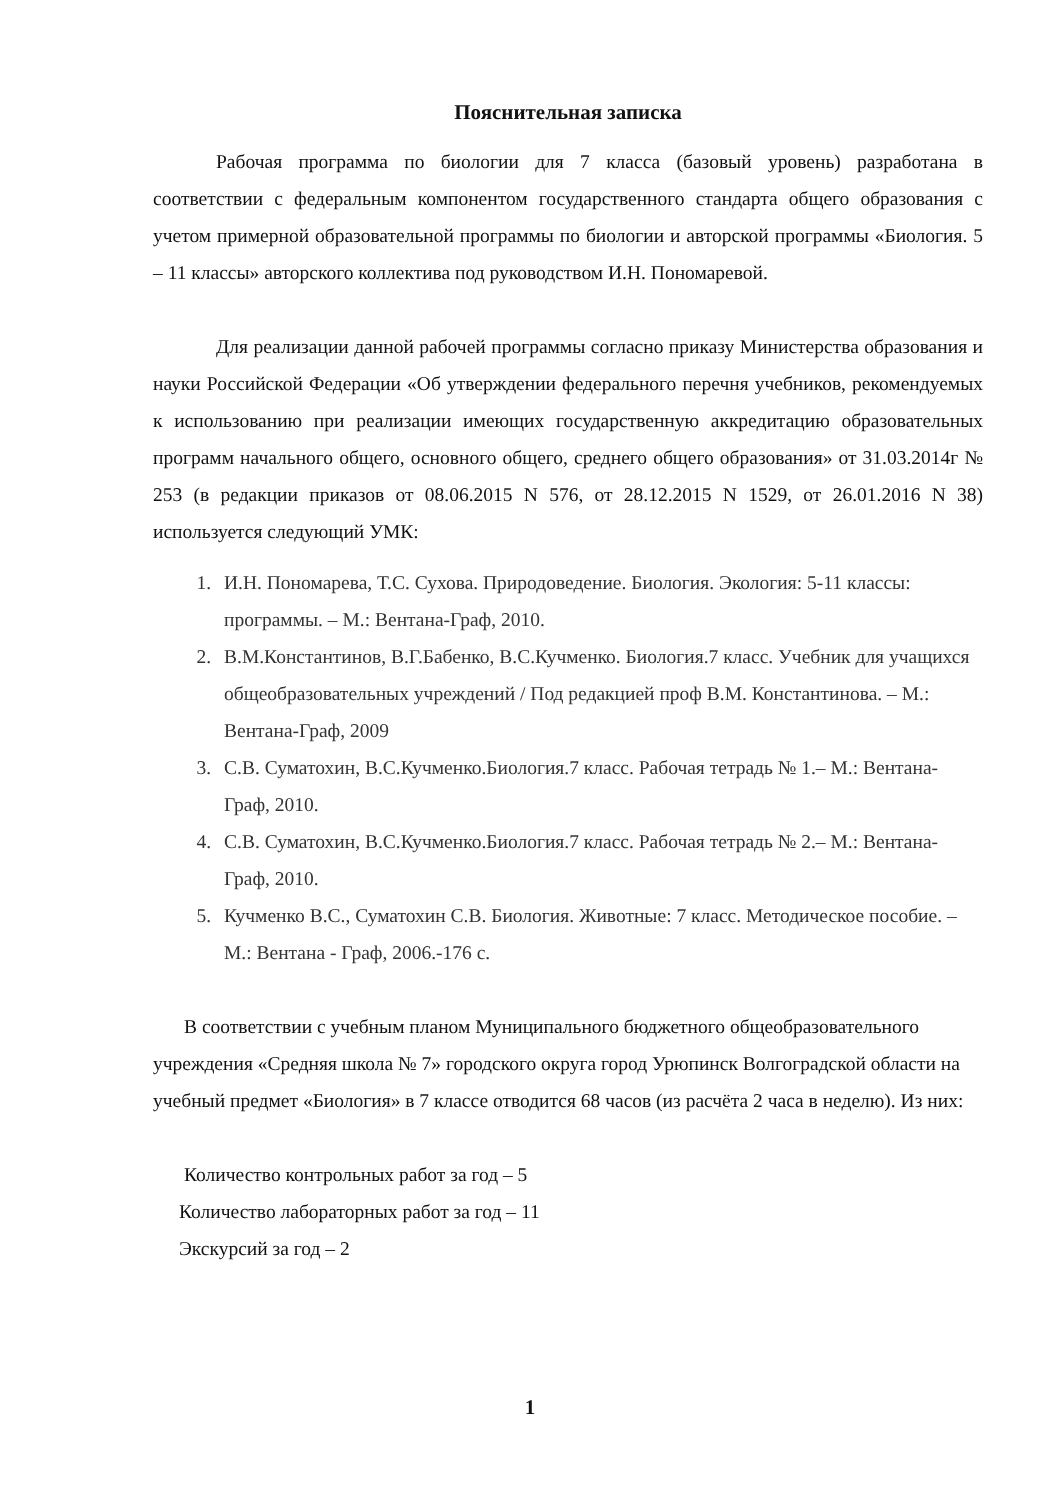Пояснительная записка
Рабочая программа по биологии для 7 класса (базовый уровень) разработана в соответствии с федеральным компонентом государственного стандарта общего образования с учетом примерной образовательной программы по биологии и авторской программы «Биология. 5 – 11 классы» авторского коллектива под руководством И.Н. Пономаревой.
Для реализации данной рабочей программы согласно приказу Министерства образования и науки Российской Федерации «Об утверждении федерального перечня учебников, рекомендуемых к использованию при реализации имеющих государственную аккредитацию образовательных программ начального общего, основного общего, среднего общего образования» от 31.03.2014г № 253 (в редакции приказов от 08.06.2015 N 576, от 28.12.2015 N 1529, от 26.01.2016 N 38) используется следующий УМК:
1. И.Н. Пономарева, Т.С. Сухова. Природоведение. Биология. Экология: 5-11 классы: программы. – М.: Вентана-Граф, 2010.
2. В.М.Константинов, В.Г.Бабенко, В.С.Кучменко. Биология.7 класс. Учебник для учащихся общеобразовательных учреждений / Под редакцией проф В.М. Константинова. – М.: Вентана-Граф, 2009
3. С.В. Суматохин, В.С.Кучменко.Биология.7 класс. Рабочая тетрадь № 1.– М.: Вентана-Граф, 2010.
4. С.В. Суматохин, В.С.Кучменко.Биология.7 класс. Рабочая тетрадь № 2.– М.: Вентана-Граф, 2010.
5. Кучменко В.С., Суматохин С.В. Биология. Животные: 7 класс. Методическое пособие. – М.: Вентана - Граф, 2006.-176 с.
В соответствии с учебным планом Муниципального бюджетного общеобразовательного учреждения «Средняя школа № 7» городского округа город Урюпинск Волгоградской области на учебный предмет «Биология» в 7 классе отводится 68 часов (из расчёта 2 часа в неделю). Из них:
Количество контрольных работ за год – 5
Количество лабораторных работ за год – 11
Экскурсий за год – 2
1